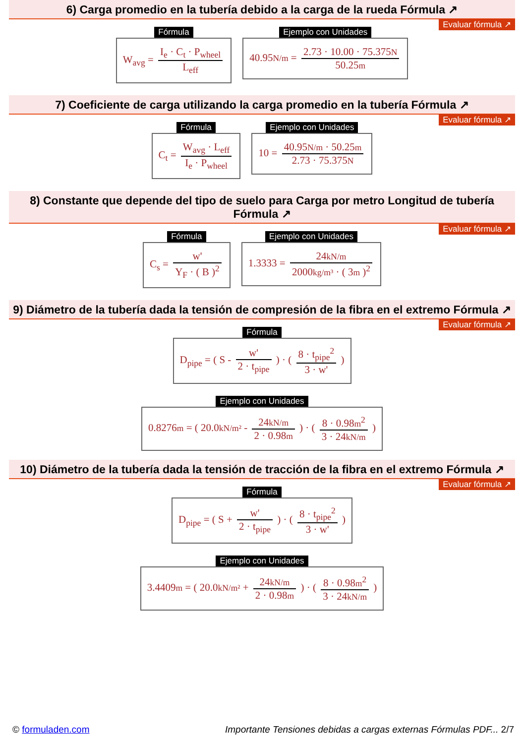6) Carga promedio en la tubería debido a la carga de la rueda Fórmula ↗
Evaluar fórmula ↗
Fórmula
W<sub>avg</sub> = I<sub>e</sub> · C<sub>t</sub> · P<sub>wheel</sub> L<sub>eff</sub>
Ejemplo con Unidades
40.95N/m = 2.73 · 10.00 · 75.375N 50.25m
7) Coeficiente de carga utilizando la carga promedio en la tubería Fórmula ↗
Evaluar fórmula ↗
Fórmula
C<sub>t</sub> = W<sub>avg</sub> · L<sub>eff</sub> I<sub>e</sub> · P<sub>wheel</sub>
Ejemplo con Unidades
10 = 40.95N/m · 50.25m 2.73 · 75.375N
8) Constante que depende del tipo de suelo para Carga por metro Longitud de tubería Fórmula ↗
Evaluar fórmula ↗
Fórmula
C<sub>s</sub> = w' Y<sub>F</sub> · ( B )<sup>2</sup>
Ejemplo con Unidades
1.3333 = 24kN/m 2000kg/m³ · ( 3m )<sup>2</sup>
9) Diámetro de la tubería dada la tensión de compresión de la fibra en el extremo Fórmula ↗
Evaluar fórmula ↗
Fórmula
D<sub>pipe</sub> = ( S - w' 2 · t<sub>pipe</sub> ) · ( 8 · t<sub>pipe</sub><sup>2</sup> 3 · w' )
Ejemplo con Unidades
0.8276m = ( 20.0kN/m² - 24kN/m 2 · 0.98m ) · ( 8 · 0.98m<sup>2</sup> 3 · 24kN/m )
10) Diámetro de la tubería dada la tensión de tracción de la fibra en el extremo Fórmula ↗
Evaluar fórmula ↗
Fórmula
D<sub>pipe</sub> = ( S + w' 2 · t<sub>pipe</sub> ) · ( 8 · t<sub>pipe</sub><sup>2</sup> 3 · w' )
Ejemplo con Unidades
3.4409m = ( 20.0kN/m² + 24kN/m 2 · 0.98m ) · ( 8 · 0.98m<sup>2</sup> 3 · 24kN/m )
© formuladen.com Importante Tensiones debidas a cargas externas Fórmulas PDF... 2/7